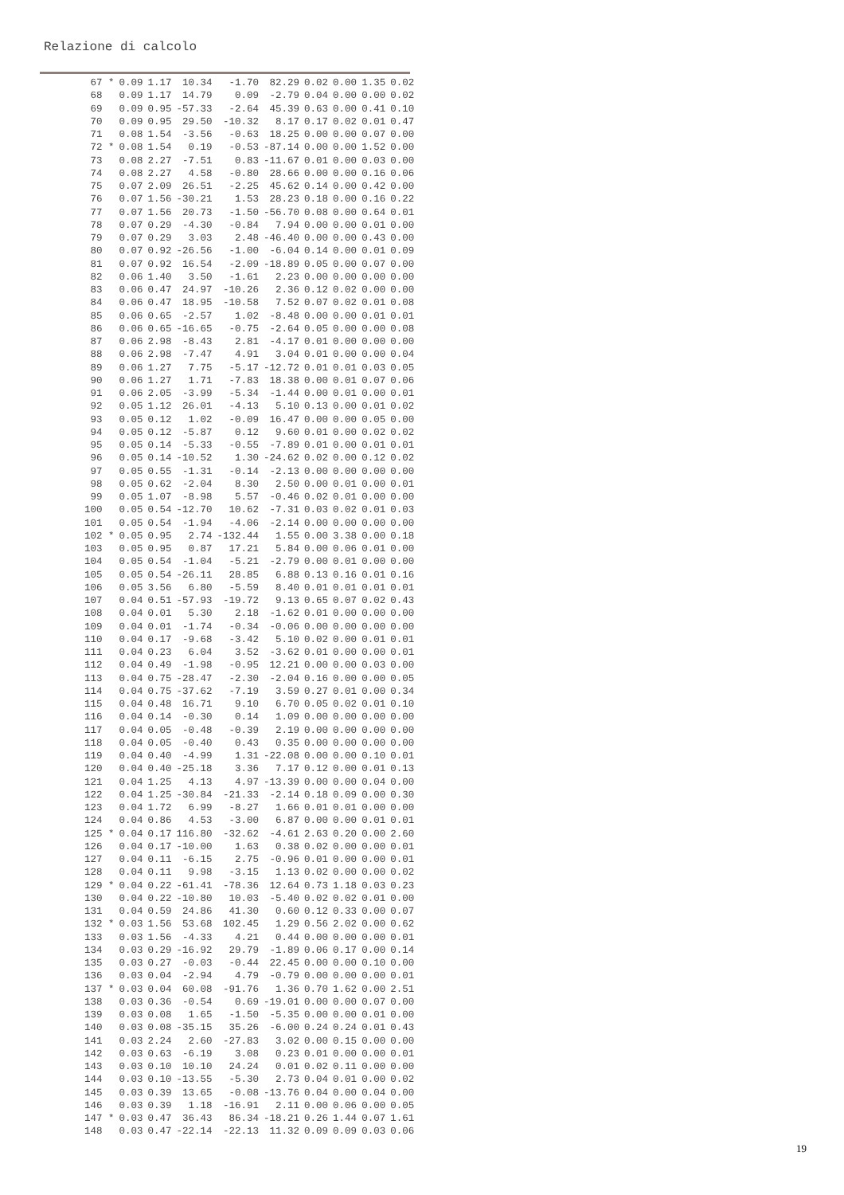Relazione di calcolo
| 67 * | 0.09 | 1.17 | 10.34 | -1.70 | 82.29 | 0.02 | 0.00 | 1.35 | 0.02 |
| 68 | 0.09 | 1.17 | 14.79 | 0.09 | -2.79 | 0.04 | 0.00 | 0.00 | 0.02 |
| 69 | 0.09 | 0.95 | -57.33 | -2.64 | 45.39 | 0.63 | 0.00 | 0.41 | 0.10 |
| 70 | 0.09 | 0.95 | 29.50 | -10.32 | 8.17 | 0.17 | 0.02 | 0.01 | 0.47 |
| 71 | 0.08 | 1.54 | -3.56 | -0.63 | 18.25 | 0.00 | 0.00 | 0.07 | 0.00 |
| 72 * | 0.08 | 1.54 | 0.19 | -0.53 | -87.14 | 0.00 | 0.00 | 1.52 | 0.00 |
| 73 | 0.08 | 2.27 | -7.51 | 0.83 | -11.67 | 0.01 | 0.00 | 0.03 | 0.00 |
| 74 | 0.08 | 2.27 | 4.58 | -0.80 | 28.66 | 0.00 | 0.00 | 0.16 | 0.06 |
| 75 | 0.07 | 2.09 | 26.51 | -2.25 | 45.62 | 0.14 | 0.00 | 0.42 | 0.00 |
| 76 | 0.07 | 1.56 | -30.21 | 1.53 | 28.23 | 0.18 | 0.00 | 0.16 | 0.22 |
| 77 | 0.07 | 1.56 | 20.73 | -1.50 | -56.70 | 0.08 | 0.00 | 0.64 | 0.01 |
| 78 | 0.07 | 0.29 | -4.30 | -0.84 | 7.94 | 0.00 | 0.00 | 0.01 | 0.00 |
| 79 | 0.07 | 0.29 | 3.03 | 2.48 | -46.40 | 0.00 | 0.00 | 0.43 | 0.00 |
| 80 | 0.07 | 0.92 | -26.56 | -1.00 | -6.04 | 0.14 | 0.00 | 0.01 | 0.09 |
| 81 | 0.07 | 0.92 | 16.54 | -2.09 | -18.89 | 0.05 | 0.00 | 0.07 | 0.00 |
| 82 | 0.06 | 1.40 | 3.50 | -1.61 | 2.23 | 0.00 | 0.00 | 0.00 | 0.00 |
| 83 | 0.06 | 0.47 | 24.97 | -10.26 | 2.36 | 0.12 | 0.02 | 0.00 | 0.00 |
| 84 | 0.06 | 0.47 | 18.95 | -10.58 | 7.52 | 0.07 | 0.02 | 0.01 | 0.08 |
| 85 | 0.06 | 0.65 | -2.57 | 1.02 | -8.48 | 0.00 | 0.00 | 0.01 | 0.01 |
| 86 | 0.06 | 0.65 | -16.65 | -0.75 | -2.64 | 0.05 | 0.00 | 0.00 | 0.08 |
| 87 | 0.06 | 2.98 | -8.43 | 2.81 | -4.17 | 0.01 | 0.00 | 0.00 | 0.00 |
| 88 | 0.06 | 2.98 | -7.47 | 4.91 | 3.04 | 0.01 | 0.00 | 0.00 | 0.04 |
| 89 | 0.06 | 1.27 | 7.75 | -5.17 | -12.72 | 0.01 | 0.01 | 0.03 | 0.05 |
| 90 | 0.06 | 1.27 | 1.71 | -7.83 | 18.38 | 0.00 | 0.01 | 0.07 | 0.06 |
| 91 | 0.06 | 2.05 | -3.99 | -5.34 | -1.44 | 0.00 | 0.01 | 0.00 | 0.01 |
| 92 | 0.05 | 1.12 | 26.01 | -4.13 | 5.10 | 0.13 | 0.00 | 0.01 | 0.02 |
| 93 | 0.05 | 0.12 | 1.02 | -0.09 | 16.47 | 0.00 | 0.00 | 0.05 | 0.00 |
| 94 | 0.05 | 0.12 | -5.87 | 0.12 | 9.60 | 0.01 | 0.00 | 0.02 | 0.02 |
| 95 | 0.05 | 0.14 | -5.33 | -0.55 | -7.89 | 0.01 | 0.00 | 0.01 | 0.01 |
| 96 | 0.05 | 0.14 | -10.52 | 1.30 | -24.62 | 0.02 | 0.00 | 0.12 | 0.02 |
| 97 | 0.05 | 0.55 | -1.31 | -0.14 | -2.13 | 0.00 | 0.00 | 0.00 | 0.00 |
| 98 | 0.05 | 0.62 | -2.04 | 8.30 | 2.50 | 0.00 | 0.01 | 0.00 | 0.01 |
| 99 | 0.05 | 1.07 | -8.98 | 5.57 | -0.46 | 0.02 | 0.01 | 0.00 | 0.00 |
| 100 | 0.05 | 0.54 | -12.70 | 10.62 | -7.31 | 0.03 | 0.02 | 0.01 | 0.03 |
| 101 | 0.05 | 0.54 | -1.94 | -4.06 | -2.14 | 0.00 | 0.00 | 0.00 | 0.00 |
| 102 * | 0.05 | 0.95 | 2.74 | -132.44 | 1.55 | 0.00 | 3.38 | 0.00 | 0.18 |
| 103 | 0.05 | 0.95 | 0.87 | 17.21 | 5.84 | 0.00 | 0.06 | 0.01 | 0.00 |
| 104 | 0.05 | 0.54 | -1.04 | -5.21 | -2.79 | 0.00 | 0.01 | 0.00 | 0.00 |
| 105 | 0.05 | 0.54 | -26.11 | 28.85 | 6.88 | 0.13 | 0.16 | 0.01 | 0.16 |
| 106 | 0.05 | 3.56 | 6.80 | -5.59 | 8.40 | 0.01 | 0.01 | 0.01 | 0.01 |
| 107 | 0.04 | 0.51 | -57.93 | -19.72 | 9.13 | 0.65 | 0.07 | 0.02 | 0.43 |
| 108 | 0.04 | 0.01 | 5.30 | 2.18 | -1.62 | 0.01 | 0.00 | 0.00 | 0.00 |
| 109 | 0.04 | 0.01 | -1.74 | -0.34 | -0.06 | 0.00 | 0.00 | 0.00 | 0.00 |
| 110 | 0.04 | 0.17 | -9.68 | -3.42 | 5.10 | 0.02 | 0.00 | 0.01 | 0.01 |
| 111 | 0.04 | 0.23 | 6.04 | 3.52 | -3.62 | 0.01 | 0.00 | 0.00 | 0.01 |
| 112 | 0.04 | 0.49 | -1.98 | -0.95 | 12.21 | 0.00 | 0.00 | 0.03 | 0.00 |
| 113 | 0.04 | 0.75 | -28.47 | -2.30 | -2.04 | 0.16 | 0.00 | 0.00 | 0.05 |
| 114 | 0.04 | 0.75 | -37.62 | -7.19 | 3.59 | 0.27 | 0.01 | 0.00 | 0.34 |
| 115 | 0.04 | 0.48 | 16.71 | 9.10 | 6.70 | 0.05 | 0.02 | 0.01 | 0.10 |
| 116 | 0.04 | 0.14 | -0.30 | 0.14 | 1.09 | 0.00 | 0.00 | 0.00 | 0.00 |
| 117 | 0.04 | 0.05 | -0.48 | -0.39 | 2.19 | 0.00 | 0.00 | 0.00 | 0.00 |
| 118 | 0.04 | 0.05 | -0.40 | 0.43 | 0.35 | 0.00 | 0.00 | 0.00 | 0.00 |
| 119 | 0.04 | 0.40 | -4.99 | 1.31 | -22.08 | 0.00 | 0.00 | 0.10 | 0.01 |
| 120 | 0.04 | 0.40 | -25.18 | 3.36 | 7.17 | 0.12 | 0.00 | 0.01 | 0.13 |
| 121 | 0.04 | 1.25 | 4.13 | 4.97 | -13.39 | 0.00 | 0.00 | 0.04 | 0.00 |
| 122 | 0.04 | 1.25 | -30.84 | -21.33 | -2.14 | 0.18 | 0.09 | 0.00 | 0.30 |
| 123 | 0.04 | 1.72 | 6.99 | -8.27 | 1.66 | 0.01 | 0.01 | 0.00 | 0.00 |
| 124 | 0.04 | 0.86 | 4.53 | -3.00 | 6.87 | 0.00 | 0.00 | 0.01 | 0.01 |
| 125 * | 0.04 | 0.17 | 116.80 | -32.62 | -4.61 | 2.63 | 0.20 | 0.00 | 2.60 |
| 126 | 0.04 | 0.17 | -10.00 | 1.63 | 0.38 | 0.02 | 0.00 | 0.00 | 0.01 |
| 127 | 0.04 | 0.11 | -6.15 | 2.75 | -0.96 | 0.01 | 0.00 | 0.00 | 0.01 |
| 128 | 0.04 | 0.11 | 9.98 | -3.15 | 1.13 | 0.02 | 0.00 | 0.00 | 0.02 |
| 129 * | 0.04 | 0.22 | -61.41 | -78.36 | 12.64 | 0.73 | 1.18 | 0.03 | 0.23 |
| 130 | 0.04 | 0.22 | -10.80 | 10.03 | -5.40 | 0.02 | 0.02 | 0.01 | 0.00 |
| 131 | 0.04 | 0.59 | 24.86 | 41.30 | 0.60 | 0.12 | 0.33 | 0.00 | 0.07 |
| 132 * | 0.03 | 1.56 | 53.68 | 102.45 | 1.29 | 0.56 | 2.02 | 0.00 | 0.62 |
| 133 | 0.03 | 1.56 | -4.33 | 4.21 | 0.44 | 0.00 | 0.00 | 0.00 | 0.01 |
| 134 | 0.03 | 0.29 | -16.92 | 29.79 | -1.89 | 0.06 | 0.17 | 0.00 | 0.14 |
| 135 | 0.03 | 0.27 | -0.03 | -0.44 | 22.45 | 0.00 | 0.00 | 0.10 | 0.00 |
| 136 | 0.03 | 0.04 | -2.94 | 4.79 | -0.79 | 0.00 | 0.00 | 0.00 | 0.01 |
| 137 * | 0.03 | 0.04 | 60.08 | -91.76 | 1.36 | 0.70 | 1.62 | 0.00 | 2.51 |
| 138 | 0.03 | 0.36 | -0.54 | 0.69 | -19.01 | 0.00 | 0.00 | 0.07 | 0.00 |
| 139 | 0.03 | 0.08 | 1.65 | -1.50 | -5.35 | 0.00 | 0.00 | 0.01 | 0.00 |
| 140 | 0.03 | 0.08 | -35.15 | 35.26 | -6.00 | 0.24 | 0.24 | 0.01 | 0.43 |
| 141 | 0.03 | 2.24 | 2.60 | -27.83 | 3.02 | 0.00 | 0.15 | 0.00 | 0.00 |
| 142 | 0.03 | 0.63 | -6.19 | 3.08 | 0.23 | 0.01 | 0.00 | 0.00 | 0.01 |
| 143 | 0.03 | 0.10 | 10.10 | 24.24 | 0.01 | 0.02 | 0.11 | 0.00 | 0.00 |
| 144 | 0.03 | 0.10 | -13.55 | -5.30 | 2.73 | 0.04 | 0.01 | 0.00 | 0.02 |
| 145 | 0.03 | 0.39 | 13.65 | -0.08 | -13.76 | 0.04 | 0.00 | 0.04 | 0.00 |
| 146 | 0.03 | 0.39 | 1.18 | -16.91 | 2.11 | 0.00 | 0.06 | 0.00 | 0.05 |
| 147 * | 0.03 | 0.47 | 36.43 | 86.34 | -18.21 | 0.26 | 1.44 | 0.07 | 1.61 |
| 148 | 0.03 | 0.47 | -22.14 | -22.13 | 11.32 | 0.09 | 0.09 | 0.03 | 0.06 |
19